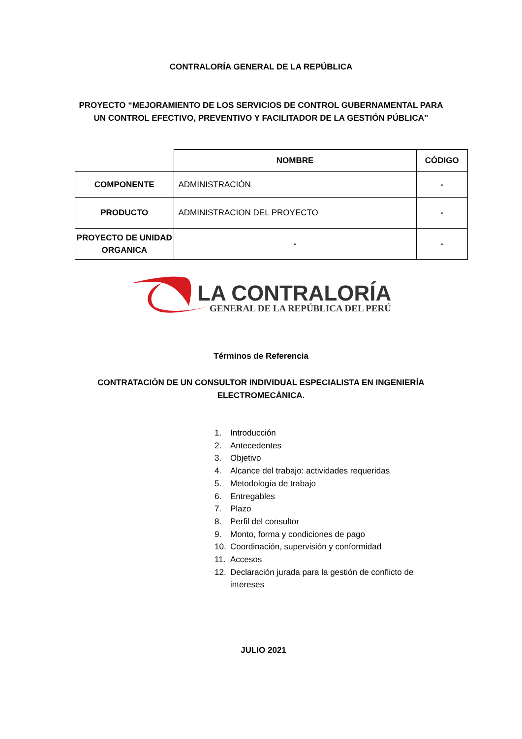CONTRALORÍA GENERAL DE LA REPÚBLICA
PROYECTO “MEJORAMIENTO DE LOS SERVICIOS DE CONTROL GUBERNAMENTAL PARA UN CONTROL EFECTIVO, PREVENTIVO Y FACILITADOR DE LA GESTIÓN PÚBLICA”
| | NOMBRE | CÓDIGO |
| COMPONENTE | ADMINISTRACIÓN | - |
| PRODUCTO | ADMINISTRACION DEL PROYECTO | - |
| PROYECTO DE UNIDAD ORGANICA | - | - |
LA CONTRALORÍA
GENERAL DE LA REPÚBLICA DEL PERÚ
Términos de Referencia
CONTRATACIÓN DE UN CONSULTOR INDIVIDUAL ESPECIALISTA EN INGENIERÍA ELECTROMECÁNICA.
1. Introducción
2. Antecedentes
3. Objetivo
4. Alcance del trabajo: actividades requeridas
5. Metodología de trabajo
6. Entregables
7. Plazo
8. Perfil del consultor
9. Monto, forma y condiciones de pago
10. Coordinación, supervisión y conformidad
11. Accesos
12. Declaración jurada para la gestión de conflicto de intereses
JULIO 2021